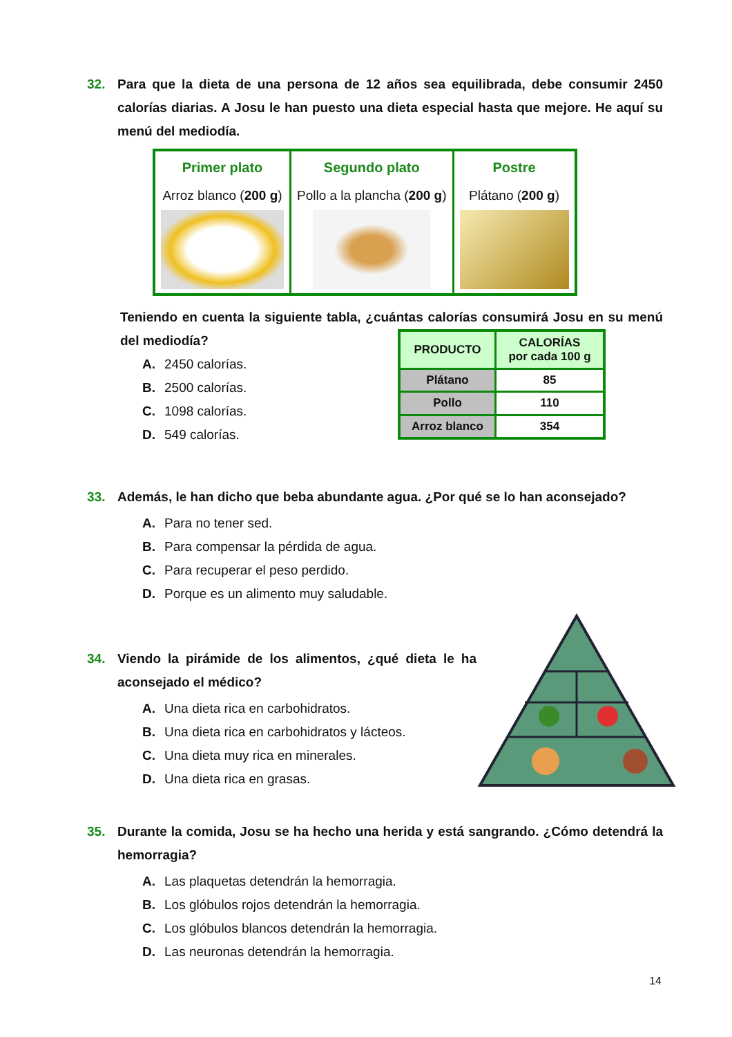32. Para que la dieta de una persona de 12 años sea equilibrada, debe consumir 2450 calorías diarias. A Josu le han puesto una dieta especial hasta que mejore. He aquí su menú del mediodía.
| Primer plato Arroz blanco ( 200 g ) | Segundo plato Pollo a la plancha ( 200 g ) | Postre Plátano ( 200 g ) |
Teniendo en cuenta la siguiente tabla, ¿cuántas calorías consumirá Josu en su menú del mediodía?
A. 2450 calorías.
B. 2500 calorías.
C. 1098 calorías.
D. 549 calorías.
| PRODUCTO | CALORÍAS por cada 100 g |
| --- | --- |
| Plátano | 85 |
| Pollo | 110 |
| Arroz blanco | 354 |
33. Además, le han dicho que beba abundante agua. ¿Por qué se lo han aconsejado?
A. Para no tener sed.
B. Para compensar la pérdida de agua.
C. Para recuperar el peso perdido.
D. Porque es un alimento muy saludable.
34. Viendo la pirámide de los alimentos, ¿qué dieta le ha aconsejado el médico?
A. Una dieta rica en carbohidratos.
B. Una dieta rica en carbohidratos y lácteos.
C. Una dieta muy rica en minerales.
D. Una dieta rica en grasas.
35. Durante la comida, Josu se ha hecho una herida y está sangrando. ¿Cómo detendrá la hemorragia?
A. Las plaquetas detendrán la hemorragia.
B. Los glóbulos rojos detendrán la hemorragia.
C. Los glóbulos blancos detendrán la hemorragia.
D. Las neuronas detendrán la hemorragia.
14